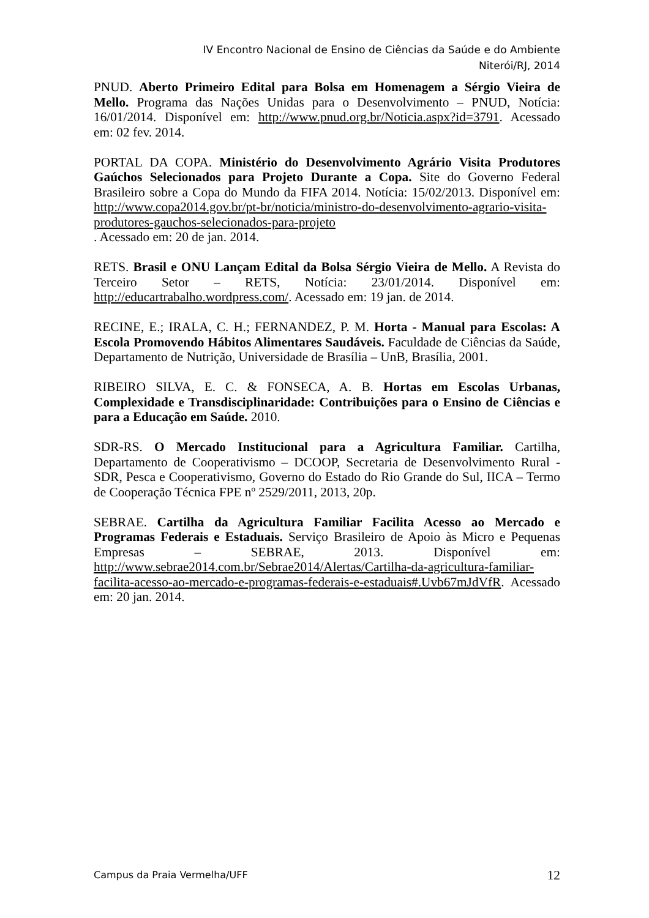IV Encontro Nacional de Ensino de Ciências da Saúde e do Ambiente
Niterói/RJ, 2014
PNUD. Aberto Primeiro Edital para Bolsa em Homenagem a Sérgio Vieira de Mello. Programa das Nações Unidas para o Desenvolvimento – PNUD, Notícia: 16/01/2014. Disponível em: http://www.pnud.org.br/Noticia.aspx?id=3791. Acessado em: 02 fev. 2014.
PORTAL DA COPA. Ministério do Desenvolvimento Agrário Visita Produtores Gaúchos Selecionados para Projeto Durante a Copa. Site do Governo Federal Brasileiro sobre a Copa do Mundo da FIFA 2014. Notícia: 15/02/2013. Disponível em: http://www.copa2014.gov.br/pt-br/noticia/ministro-do-desenvolvimento-agrario-visita-produtores-gauchos-selecionados-para-projeto
. Acessado em: 20 de jan. 2014.
RETS. Brasil e ONU Lançam Edital da Bolsa Sérgio Vieira de Mello. A Revista do Terceiro Setor – RETS, Notícia: 23/01/2014. Disponível em: http://educartrabalho.wordpress.com/. Acessado em: 19 jan. de 2014.
RECINE, E.; IRALA, C. H.; FERNANDEZ, P. M. Horta - Manual para Escolas: A Escola Promovendo Hábitos Alimentares Saudáveis. Faculdade de Ciências da Saúde, Departamento de Nutrição, Universidade de Brasília – UnB, Brasília, 2001.
RIBEIRO SILVA, E. C. & FONSECA, A. B. Hortas em Escolas Urbanas, Complexidade e Transdisciplinaridade: Contribuições para o Ensino de Ciências e para a Educação em Saúde. 2010.
SDR-RS. O Mercado Institucional para a Agricultura Familiar. Cartilha, Departamento de Cooperativismo – DCOOP, Secretaria de Desenvolvimento Rural - SDR, Pesca e Cooperativismo, Governo do Estado do Rio Grande do Sul, IICA – Termo de Cooperação Técnica FPE nº 2529/2011, 2013, 20p.
SEBRAE. Cartilha da Agricultura Familiar Facilita Acesso ao Mercado e Programas Federais e Estaduais. Serviço Brasileiro de Apoio às Micro e Pequenas Empresas – SEBRAE, 2013. Disponível em: http://www.sebrae2014.com.br/Sebrae2014/Alertas/Cartilha-da-agricultura-familiar-facilita-acesso-ao-mercado-e-programas-federais-e-estaduais#.Uvb67mJdVfR. Acessado em: 20 jan. 2014.
Campus da Praia Vermelha/UFF 12